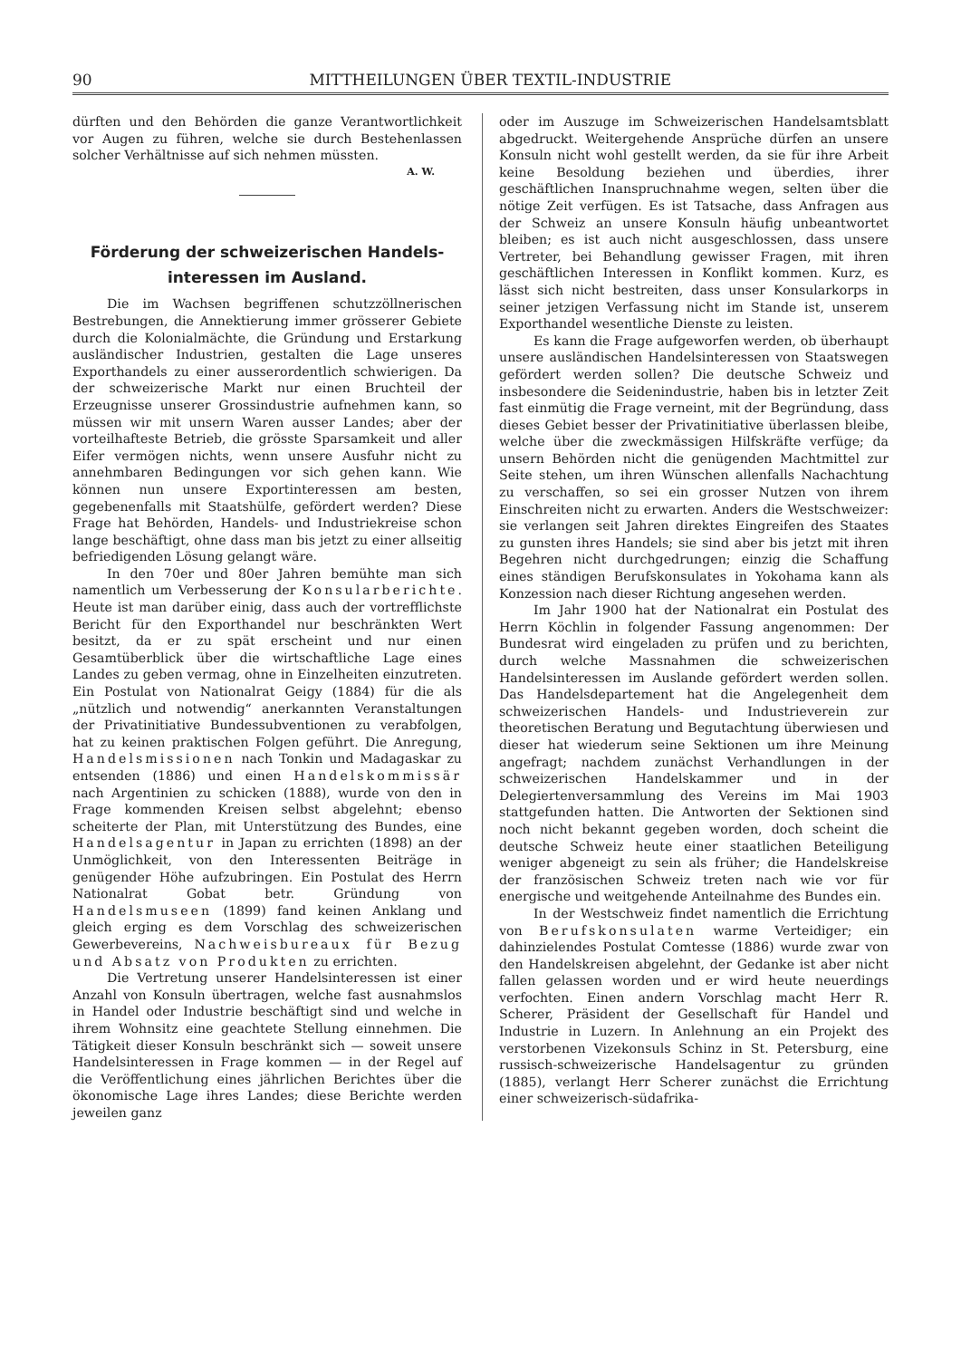90 MITTHEILUNGEN ÜBER TEXTIL-INDUSTRIE
dürften und den Behörden die ganze Verantwortlichkeit vor Augen zu führen, welche sie durch Bestehenlassen solcher Verhältnisse auf sich nehmen müssten.
A. W.
Förderung der schweizerischen Handels-
interessen im Ausland.
Die im Wachsen begriffenen schutzzöllnerischen Bestrebungen, die Annektierung immer grösserer Gebiete durch die Kolonialmächte, die Gründung und Erstarkung ausländischer Industrien, gestalten die Lage unseres Exporthandels zu einer ausserordentlich schwierigen. Da der schweizerische Markt nur einen Bruchteil der Erzeugnisse unserer Grossindustrie aufnehmen kann, so müssen wir mit unsern Waren ausser Landes; aber der vorteilhafteste Betrieb, die grösste Sparsamkeit und aller Eifer vermögen nichts, wenn unsere Ausfuhr nicht zu annehmbaren Bedingungen vor sich gehen kann. Wie können nun unsere Exportinteressen am besten, gegebenenfalls mit Staatshülfe, gefördert werden? Diese Frage hat Behörden, Handels- und Industriekreise schon lange beschäftigt, ohne dass man bis jetzt zu einer allseitig befriedigenden Lösung gelangt wäre.
In den 70er und 80er Jahren bemühte man sich namentlich um Verbesserung der Konsularberichte. Heute ist man darüber einig, dass auch der vortrefflichste Bericht für den Exporthandel nur beschränkten Wert besitzt, da er zu spät erscheint und nur einen Gesamtüberblick über die wirtschaftliche Lage eines Landes zu geben vermag, ohne in Einzelheiten einzutreten. Ein Postulat von Nationalrat Geigy (1884) für die als „nützlich und notwendig“ anerkannten Veranstaltungen der Privatinitiative Bundessubventionen zu verabfolgen, hat zu keinen praktischen Folgen geführt. Die Anregung, Handelsmissionen nach Tonkin und Madagaskar zu entsenden (1886) und einen Handelskommissär nach Argentinien zu schicken (1888), wurde von den in Frage kommenden Kreisen selbst abgelehnt; ebenso scheiterte der Plan, mit Unterstützung des Bundes, eine Handelsagentur in Japan zu errichten (1898) an der Unmöglichkeit, von den Interessenten Beiträge in genügender Höhe aufzubringen. Ein Postulat des Herrn Nationalrat Gobat betr. Gründung von Handelsmuseen (1899) fand keinen Anklang und gleich erging es dem Vorschlag des schweizerischen Gewerbevereins, Nachweisbureaux für Bezug und Absatz von Produkten zu errichten.
Die Vertretung unserer Handelsinteressen ist einer Anzahl von Konsuln übertragen, welche fast ausnahmslos in Handel oder Industrie beschäftigt sind und welche in ihrem Wohnsitz eine geachtete Stellung einnehmen. Die Tätigkeit dieser Konsuln beschränkt sich — soweit unsere Handelsinteressen in Frage kommen — in der Regel auf die Veröffentlichung eines jährlichen Berichtes über die ökonomische Lage ihres Landes; diese Berichte werden jeweilen ganz
oder im Auszuge im Schweizerischen Handelsamtsblatt abgedruckt. Weitergehende Ansprüche dürfen an unsere Konsuln nicht wohl gestellt werden, da sie für ihre Arbeit keine Besoldung beziehen und überdies, ihrer geschäftlichen Inanspruchnahme wegen, selten über die nötige Zeit verfügen. Es ist Tatsache, dass Anfragen aus der Schweiz an unsere Konsuln häufig unbeantwortet bleiben; es ist auch nicht ausgeschlossen, dass unsere Vertreter, bei Behandlung gewisser Fragen, mit ihren geschäftlichen Interessen in Konflikt kommen. Kurz, es lässt sich nicht bestreiten, dass unser Konsularkorps in seiner jetzigen Verfassung nicht im Stande ist, unserem Exporthandel wesentliche Dienste zu leisten.
Es kann die Frage aufgeworfen werden, ob überhaupt unsere ausländischen Handelsinteressen von Staatswegen gefördert werden sollen? Die deutsche Schweiz und insbesondere die Seidenindustrie, haben bis in letzter Zeit fast einmütig die Frage verneint, mit der Begründung, dass dieses Gebiet besser der Privatinitiative überlassen bleibe, welche über die zweckmässigen Hilfskräfte verfüge; da unsern Behörden nicht die genügenden Machtmittel zur Seite stehen, um ihren Wünschen allenfalls Nachachtung zu verschaffen, so sei ein grosser Nutzen von ihrem Einschreiten nicht zu erwarten. Anders die Westschweizer: sie verlangen seit Jahren direktes Eingreifen des Staates zu gunsten ihres Handels; sie sind aber bis jetzt mit ihren Begehren nicht durchgedrungen; einzig die Schaffung eines ständigen Berufskonsulates in Yokohama kann als Konzession nach dieser Richtung angesehen werden.
Im Jahr 1900 hat der Nationalrat ein Postulat des Herrn Köchlin in folgender Fassung angenommen: Der Bundesrat wird eingeladen zu prüfen und zu berichten, durch welche Massnahmen die schweizerischen Handelsinteressen im Auslande gefördert werden sollen. Das Handelsdepartement hat die Angelegenheit dem schweizerischen Handels- und Industrieverein zur theoretischen Beratung und Begutachtung überwiesen und dieser hat wiederum seine Sektionen um ihre Meinung angefragt; nachdem zunächst Verhandlungen in der schweizerischen Handelskammer und in der Delegiertenversammlung des Vereins im Mai 1903 stattgefunden hatten. Die Antworten der Sektionen sind noch nicht bekannt gegeben worden, doch scheint die deutsche Schweiz heute einer staatlichen Beteiligung weniger abgeneigt zu sein als früher; die Handelskreise der französischen Schweiz treten nach wie vor für energische und weitgehende Anteilnahme des Bundes ein.
In der Westschweiz findet namentlich die Errichtung von Berufskonsulaten warme Verteidiger; ein dahinzielendes Postulat Comtesse (1886) wurde zwar von den Handelskreisen abgelehnt, der Gedanke ist aber nicht fallen gelassen worden und er wird heute neuerdings verfochten. Einen andern Vorschlag macht Herr R. Scherer, Präsident der Gesellschaft für Handel und Industrie in Luzern. In Anlehnung an ein Projekt des verstorbenen Vizekonsuls Schinz in St. Petersburg, eine russisch-schweizerische Handelsagentur zu gründen (1885), verlangt Herr Scherer zunächst die Errichtung einer schweizerisch-südafrika-